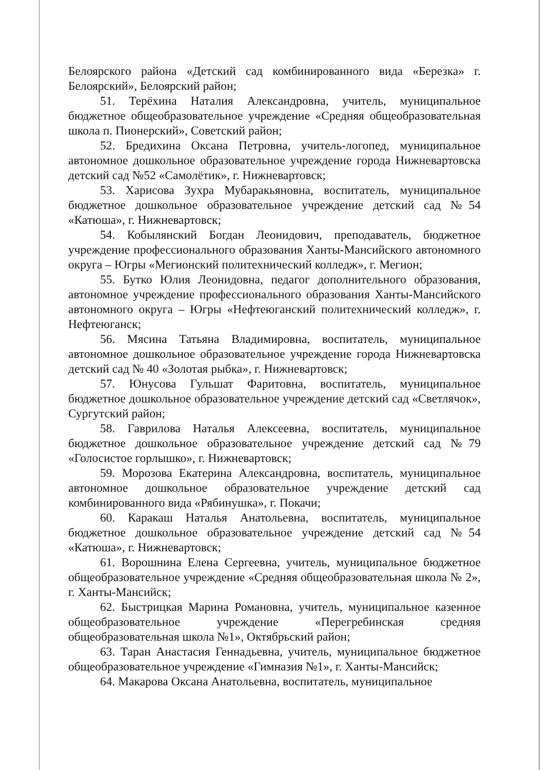Белоярского района «Детский сад комбинированного вида «Березка» г. Белоярский», Белоярский район;
51. Терёхина Наталия Александровна, учитель, муниципальное бюджетное общеобразовательное учреждение «Средняя общеобразовательная школа п. Пионерский», Советский район;
52. Бредихина Оксана Петровна, учитель-логопед, муниципальное автономное дошкольное образовательное учреждение города Нижневартовска детский сад №52 «Самолётик», г. Нижневартовск;
53. Харисова Зухра Мубаракьяновна, воспитатель, муниципальное бюджетное дошкольное образовательное учреждение детский сад №54 «Катюша», г. Нижневартовск;
54. Кобылянский Богдан Леонидович, преподаватель, бюджетное учреждение профессионального образования Ханты-Мансийского автономного округа – Югры «Мегионский политехнический колледж», г. Мегион;
55. Бутко Юлия Леонидовна, педагог дополнительного образования, автономное учреждение профессионального образования Ханты-Мансийского автономного округа – Югры «Нефтеюганский политехнический колледж», г. Нефтеюганск;
56. Мясина Татьяна Владимировна, воспитатель, муниципальное автономное дошкольное образовательное учреждение города Нижневартовска детский сад № 40 «Золотая рыбка», г. Нижневартовск;
57. Юнусова Гульшат Фаритовна, воспитатель, муниципальное бюджетное дошкольное образовательное учреждение детский сад «Светлячок», Сургутский район;
58. Гаврилова Наталья Алексеевна, воспитатель, муниципальное бюджетное дошкольное образовательное учреждение детский сад №79 «Голосистое горлышко», г. Нижневартовск;
59. Морозова Екатерина Александровна, воспитатель, муниципальное автономное дошкольное образовательное учреждение детский сад комбинированного вида «Рябинушка», г. Покачи;
60. Каракаш Наталья Анатольевна, воспитатель, муниципальное бюджетное дошкольное образовательное учреждение детский сад №54 «Катюша», г. Нижневартовск;
61. Ворошнина Елена Сергеевна, учитель, муниципальное бюджетное общеобразовательное учреждение «Средняя общеобразовательная школа № 2», г. Ханты-Мансийск;
62. Быстрицкая Марина Романовна, учитель, муниципальное казенное общеобразовательное учреждение «Перегребинская средняя общеобразовательная школа №1», Октябрьский район;
63. Таран Анастасия Геннадьевна, учитель, муниципальное бюджетное общеобразовательное учреждение «Гимназия №1», г. Ханты-Мансийск;
64. Макарова Оксана Анатольевна, воспитатель, муниципальное